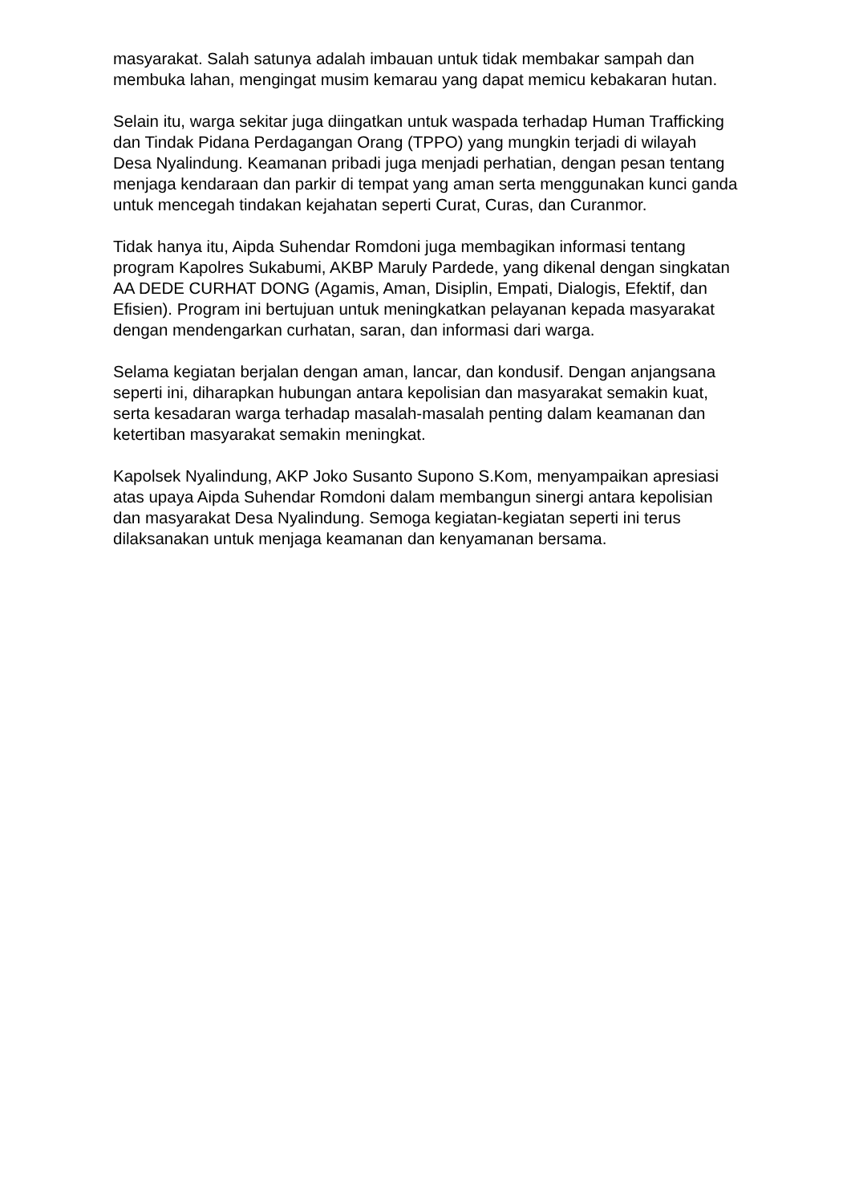masyarakat. Salah satunya adalah imbauan untuk tidak membakar sampah dan membuka lahan, mengingat musim kemarau yang dapat memicu kebakaran hutan.
Selain itu, warga sekitar juga diingatkan untuk waspada terhadap Human Trafficking dan Tindak Pidana Perdagangan Orang (TPPO) yang mungkin terjadi di wilayah Desa Nyalindung. Keamanan pribadi juga menjadi perhatian, dengan pesan tentang menjaga kendaraan dan parkir di tempat yang aman serta menggunakan kunci ganda untuk mencegah tindakan kejahatan seperti Curat, Curas, dan Curanmor.
Tidak hanya itu, Aipda Suhendar Romdoni juga membagikan informasi tentang program Kapolres Sukabumi, AKBP Maruly Pardede, yang dikenal dengan singkatan AA DEDE CURHAT DONG (Agamis, Aman, Disiplin, Empati, Dialogis, Efektif, dan Efisien). Program ini bertujuan untuk meningkatkan pelayanan kepada masyarakat dengan mendengarkan curhatan, saran, dan informasi dari warga.
Selama kegiatan berjalan dengan aman, lancar, dan kondusif. Dengan anjangsana seperti ini, diharapkan hubungan antara kepolisian dan masyarakat semakin kuat, serta kesadaran warga terhadap masalah-masalah penting dalam keamanan dan ketertiban masyarakat semakin meningkat.
Kapolsek Nyalindung, AKP Joko Susanto Supono S.Kom, menyampaikan apresiasi atas upaya Aipda Suhendar Romdoni dalam membangun sinergi antara kepolisian dan masyarakat Desa Nyalindung. Semoga kegiatan-kegiatan seperti ini terus dilaksanakan untuk menjaga keamanan dan kenyamanan bersama.